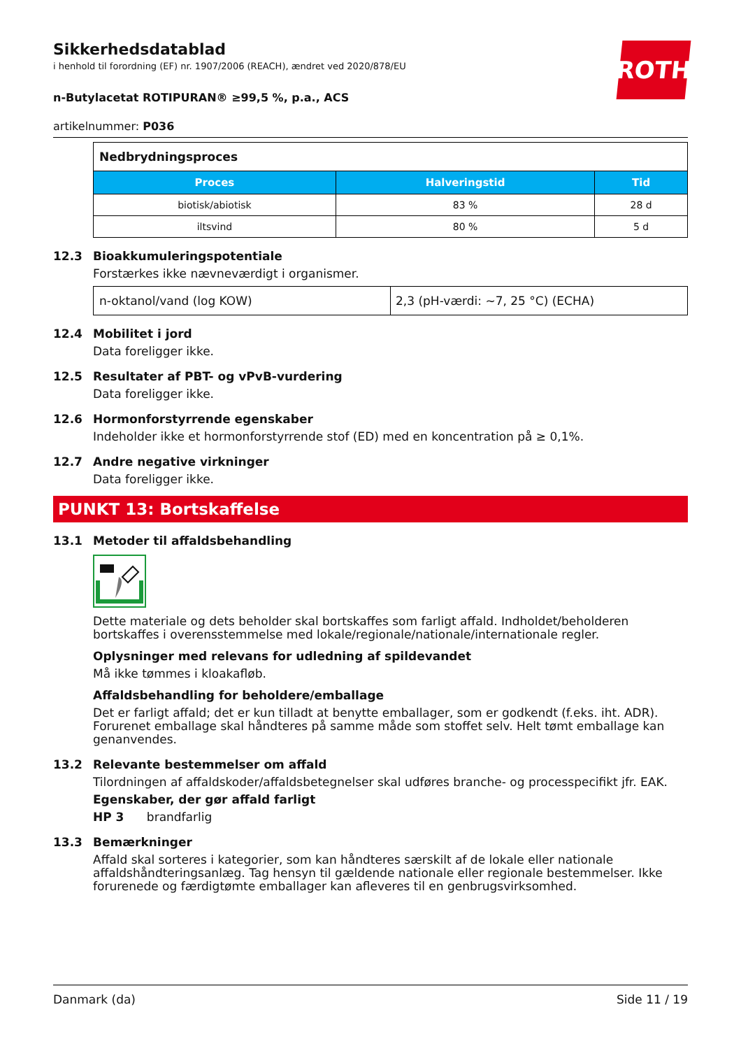ROTH
Sikkerhedsdatablad
i henhold til forordning (EF) nr. 1907/2006 (REACH), ændret ved 2020/878/EU
n-Butylacetat ROTIPURAN® ≥99,5 %, p.a., ACS
artikelnummer: P036
| Nedbrydningsproces | | |
| Proces | Halveringstid | Tid |
| biotisk/abiotisk | 83 % | 28 d |
| iltsvind | 80 % | 5 d |
12.3 Bioakkumuleringspotentiale
Forstærkes ikke nævneværdigt i organismer.
| n-oktanol/vand (log KOW) | 2,3 (pH-værdi: ~7, 25 °C) (ECHA) |
12.4 Mobilitet i jord
Data foreligger ikke.
12.5 Resultater af PBT- og vPvB-vurdering
Data foreligger ikke.
12.6 Hormonforstyrrende egenskaber
Indeholder ikke et hormonforstyrrende stof (ED) med en koncentration på ≥ 0,1%.
12.7 Andre negative virkninger
Data foreligger ikke.
PUNKT 13: Bortskaffelse
13.1 Metoder til affaldsbehandling
Dette materiale og dets beholder skal bortskaffes som farligt affald. Indholdet/beholderen bortskaffes i overensstemmelse med lokale/regionale/nationale/internationale regler.
Oplysninger med relevans for udledning af spildevandet
Må ikke tømmes i kloakafløb.
Affaldsbehandling for beholdere/emballage
Det er farligt affald; det er kun tilladt at benytte emballager, som er godkendt (f.eks. iht. ADR). Forurenet emballage skal håndteres på samme måde som stoffet selv. Helt tømt emballage kan genanvendes.
13.2 Relevante bestemmelser om affald
Tilordningen af affaldskoder/affaldsbetegnelser skal udføres branche- og processpecifikt jfr. EAK.
Egenskaber, der gør affald farligt
HP 3 brandfarlig
13.3 Bemærkninger
Affald skal sorteres i kategorier, som kan håndteres særskilt af de lokale eller nationale affaldshåndteringsanlæg. Tag hensyn til gældende nationale eller regionale bestemmelser. Ikke forurenede og færdigtømte emballager kan afleveres til en genbrugsvirksomhed.
Danmark (da) Side 11 / 19